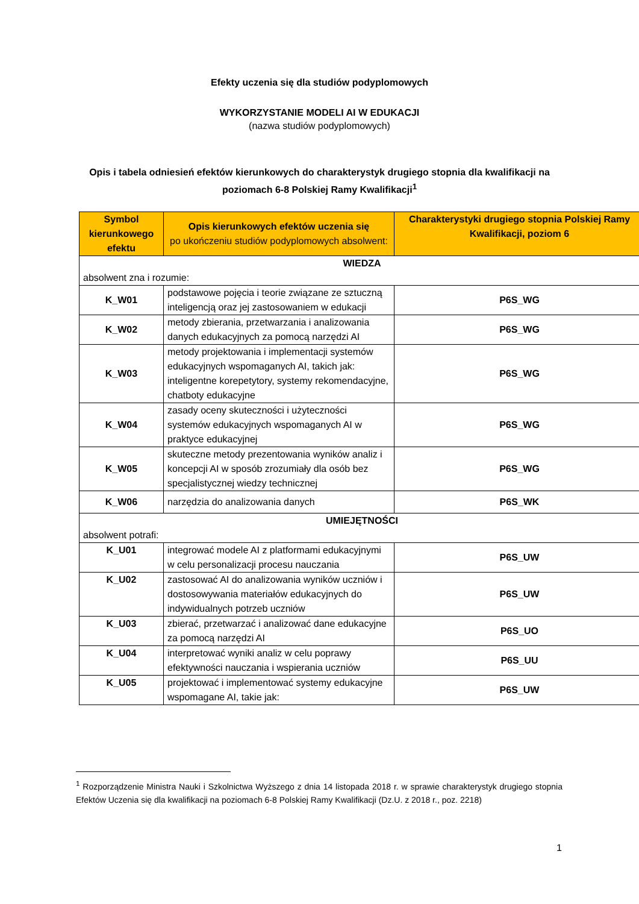Efekty uczenia się dla studiów podyplomowych
WYKORZYSTANIE MODELI AI W EDUKACJI
(nazwa studiów podyplomowych)
Opis i tabela odniesień efektów kierunkowych do charakterystyk drugiego stopnia dla kwalifikacji na poziomach 6-8 Polskiej Ramy Kwalifikacji<sup>1</sup>
| Symbol kierunkowego efektu | Opis kierunkowych efektów uczenia się po ukończeniu studiów podyplomowych absolwent: | Charakterystyki drugiego stopnia Polskiej Ramy Kwalifikacji, poziom 6 |
| --- | --- | --- |
| WIEDZA absolwent zna i rozumie: | | |
| K_W01 | podstawowe pojęcia i teorie związane ze sztuczną inteligencją oraz jej zastosowaniem w edukacji | P6S_WG |
| K_W02 | metody zbierania, przetwarzania i analizowania danych edukacyjnych za pomocą narzędzi AI | P6S_WG |
| K_W03 | metody projektowania i implementacji systemów edukacyjnych wspomaganych AI, takich jak: inteligentne korepetytory, systemy rekomendacyjne, chatboty edukacyjne | P6S_WG |
| K_W04 | zasady oceny skuteczności i użyteczności systemów edukacyjnych wspomaganych AI w praktyce edukacyjnej | P6S_WG |
| K_W05 | skuteczne metody prezentowania wyników analiz i koncepcji AI w sposób zrozumiały dla osób bez specjalistycznej wiedzy technicznej | P6S_WG |
| K_W06 | narzędzia do analizowania danych | P6S_WK |
| UMIEJĘTNOŚCI absolwent potrafi: | | |
| K_U01 | integrować modele AI z platformami edukacyjnymi w celu personalizacji procesu nauczania | P6S_UW |
| K_U02 | zastosować AI do analizowania wyników uczniów i dostosowywania materiałów edukacyjnych do indywidualnych potrzeb uczniów | P6S_UW |
| K_U03 | zbierać, przetwarzać i analizować dane edukacyjne za pomocą narzędzi AI | P6S_UO |
| K_U04 | interpretować wyniki analiz w celu poprawy efektywności nauczania i wspierania uczniów | P6S_UU |
| K_U05 | projektować i implementować systemy edukacyjne wspomagane AI, takie jak: | P6S_UW |
<sup>1</sup> Rozporządzenie Ministra Nauki i Szkolnictwa Wyższego z dnia 14 listopada 2018 r. w sprawie charakterystyk drugiego stopnia Efektów Uczenia się dla kwalifikacji na poziomach 6-8 Polskiej Ramy Kwalifikacji (Dz.U. z 2018 r., poz. 2218)
1